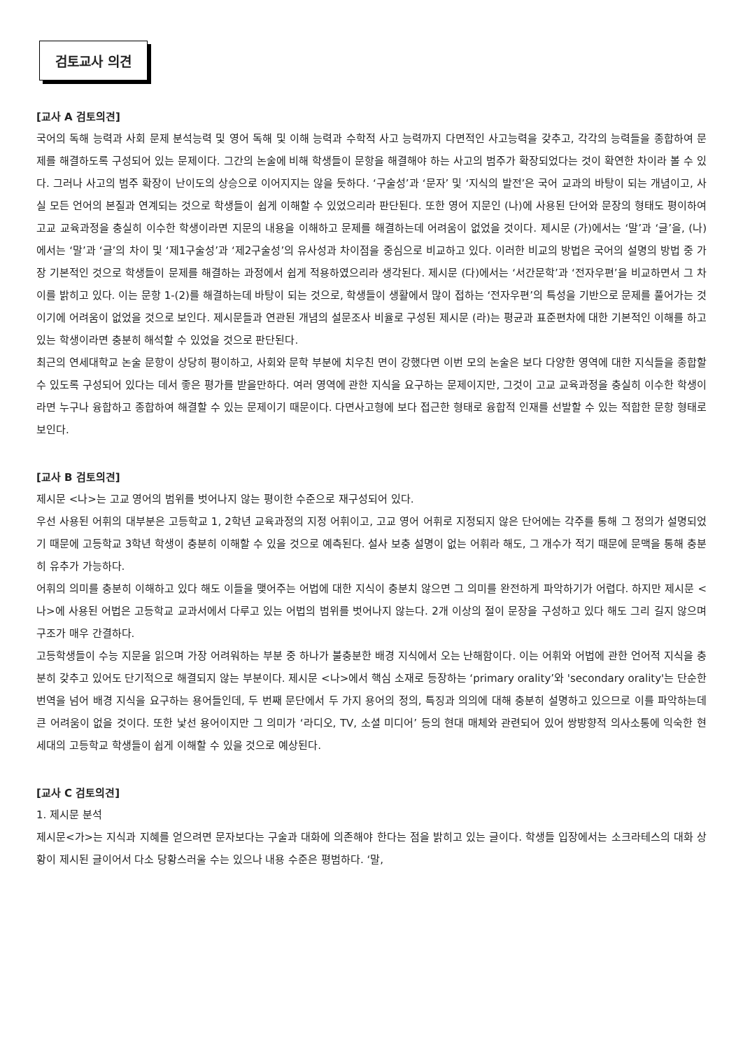검토교사 의견
[교사 A 검토의견]
국어의 독해 능력과 사회 문제 분석능력 및 영어 독해 및 이해 능력과 수학적 사고 능력까지 다면적인 사고능력을 갖추고, 각각의 능력들을 종합하여 문제를 해결하도록 구성되어 있는 문제이다. 그간의 논술에 비해 학생들이 문항을 해결해야 하는 사고의 범주가 확장되었다는 것이 확연한 차이라 볼 수 있다. 그러나 사고의 범주 확장이 난이도의 상승으로 이어지지는 않을 듯하다. ‘구술성’과 ‘문자’ 및 ‘지식의 발전’은 국어 교과의 바탕이 되는 개념이고, 사실 모든 언어의 본질과 연계되는 것으로 학생들이 쉽게 이해할 수 있었으리라 판단된다. 또한 영어 지문인 (나)에 사용된 단어와 문장의 형태도 평이하여 고교 교육과정을 충실히 이수한 학생이라면 지문의 내용을 이해하고 문제를 해결하는데 어려움이 없었을 것이다. 제시문 (가)에서는 ‘말’과 ‘글’을, (나)에서는 ‘말’과 ‘글’의 차이 및 ‘제1구술성’과 ‘제2구술성’의 유사성과 차이점을 중심으로 비교하고 있다. 이러한 비교의 방법은 국어의 설명의 방법 중 가장 기본적인 것으로 학생들이 문제를 해결하는 과정에서 쉽게 적용하였으리라 생각된다. 제시문 (다)에서는 ‘서간문학’과 ‘전자우편’을 비교하면서 그 차이를 밝히고 있다. 이는 문항 1-(2)를 해결하는데 바탕이 되는 것으로, 학생들이 생활에서 많이 접하는 ‘전자우편’의 특성을 기반으로 문제를 풀어가는 것이기에 어려움이 없었을 것으로 보인다. 제시문들과 연관된 개념의 설문조사 비율로 구성된 제시문 (라)는 평균과 표준편차에 대한 기본적인 이해를 하고 있는 학생이라면 충분히 해석할 수 있었을 것으로 판단된다.
최근의 연세대학교 논술 문항이 상당히 평이하고, 사회와 문학 부분에 치우친 면이 강했다면 이번 모의 논술은 보다 다양한 영역에 대한 지식들을 종합할 수 있도록 구성되어 있다는 데서 좋은 평가를 받을만하다. 여러 영역에 관한 지식을 요구하는 문제이지만, 그것이 고교 교육과정을 충실히 이수한 학생이라면 누구나 융합하고 종합하여 해결할 수 있는 문제이기 때문이다. 다면사고형에 보다 접근한 형태로 융합적 인재를 선발할 수 있는 적합한 문항 형태로 보인다.
[교사 B 검토의견]
제시문 <나>는 고교 영어의 범위를 벗어나지 않는 평이한 수준으로 재구성되어 있다.
우선 사용된 어휘의 대부분은 고등학교 1, 2학년 교육과정의 지정 어휘이고, 고교 영어 어휘로 지정되지 않은 단어에는 각주를 통해 그 정의가 설명되었기 때문에 고등학교 3학년 학생이 충분히 이해할 수 있을 것으로 예측된다. 설사 보충 설명이 없는 어휘라 해도, 그 개수가 적기 때문에 문맥을 통해 충분히 유추가 가능하다.
어휘의 의미를 충분히 이해하고 있다 해도 이들을 맺어주는 어법에 대한 지식이 충분치 않으면 그 의미를 완전하게 파악하기가 어렵다. 하지만 제시문 <나>에 사용된 어법은 고등학교 교과서에서 다루고 있는 어법의 범위를 벗어나지 않는다. 2개 이상의 절이 문장을 구성하고 있다 해도 그리 길지 않으며 구조가 매우 간결하다.
고등학생들이 수능 지문을 읽으며 가장 어려워하는 부분 중 하나가 불충분한 배경 지식에서 오는 난해함이다. 이는 어휘와 어법에 관한 언어적 지식을 충분히 갖추고 있어도 단기적으로 해결되지 않는 부분이다. 제시문 <나>에서 핵심 소재로 등장하는 ‘primary orality’와 'secondary orality'는 단순한 번역을 넘어 배경 지식을 요구하는 용어들인데, 두 번째 문단에서 두 가지 용어의 정의, 특징과 의의에 대해 충분히 설명하고 있으므로 이를 파악하는데 큰 어려움이 없을 것이다. 또한 낯선 용어이지만 그 의미가 ‘라디오, TV, 소셜 미디어’ 등의 현대 매체와 관련되어 있어 쌍방향적 의사소통에 익숙한 현 세대의 고등학교 학생들이 쉽게 이해할 수 있을 것으로 예상된다.
[교사 C 검토의견]
1. 제시문 분석
제시문<가>는 지식과 지혜를 얻으려면 문자보다는 구술과 대화에 의존해야 한다는 점을 밝히고 있는 글이다. 학생들 입장에서는 소크라테스의 대화 상황이 제시된 글이어서 다소 당황스러울 수는 있으나 내용 수준은 평범하다. ‘말,